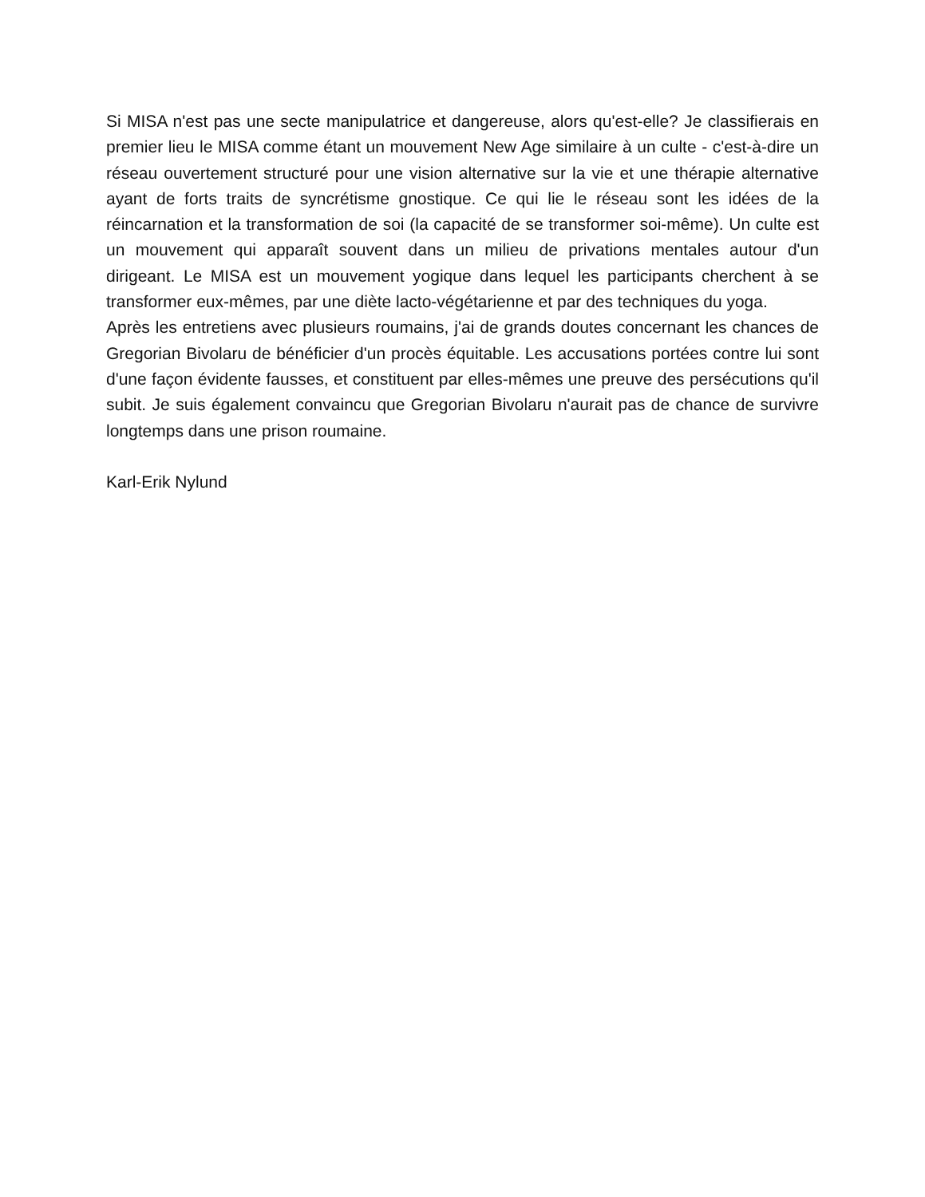Si MISA n'est pas une secte manipulatrice et dangereuse, alors qu'est-elle? Je classifierais en premier lieu le MISA comme étant un mouvement New Age similaire à un culte - c'est-à-dire un réseau ouvertement structuré pour une vision alternative sur la vie et une thérapie alternative ayant de forts traits de syncrétisme gnostique. Ce qui lie le réseau sont les idées de la réincarnation et la transformation de soi (la capacité de se transformer soi-même). Un culte est un mouvement qui apparaît souvent dans un milieu de privations mentales autour d'un dirigeant. Le MISA est un mouvement yogique dans lequel les participants cherchent à se transformer eux-mêmes, par une diète lacto-végétarienne et par des techniques du yoga.
Après les entretiens avec plusieurs roumains, j'ai de grands doutes concernant les chances de Gregorian Bivolaru de bénéficier d'un procès équitable. Les accusations portées contre lui sont d'une façon évidente fausses, et constituent par elles-mêmes une preuve des persécutions qu'il subit. Je suis également convaincu que Gregorian Bivolaru n'aurait pas de chance de survivre longtemps dans une prison roumaine.
Karl-Erik Nylund